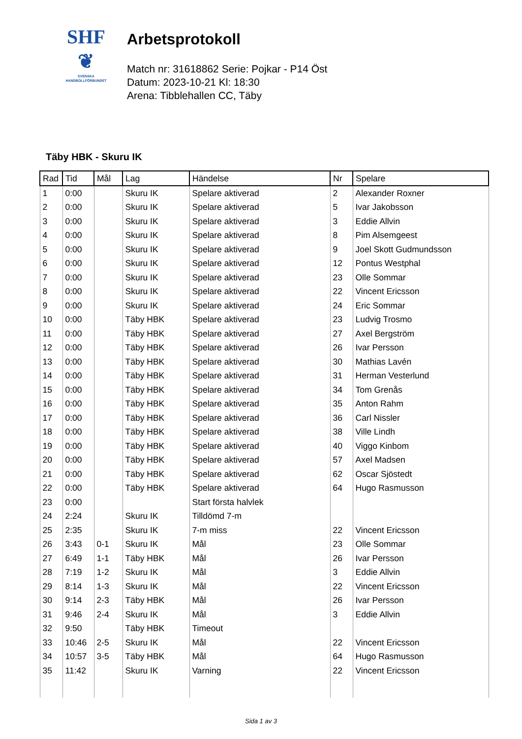SHF
❦
SVENSKA
HANDBOLLFÖRBUNDET
Arbetsprotokoll
Match nr: 31618862 Serie: Pojkar - P14 Öst
Datum: 2023-10-21 Kl: 18:30
Arena: Tibblehallen CC, Täby
Täby HBK - Skuru IK
| Rad | Tid | Mål | Lag | Händelse | Nr | Spelare |
| --- | --- | --- | --- | --- | --- | --- |
| 1 | 0:00 | | Skuru IK | Spelare aktiverad | 2 | Alexander Roxner |
| 2 | 0:00 | | Skuru IK | Spelare aktiverad | 5 | Ivar Jakobsson |
| 3 | 0:00 | | Skuru IK | Spelare aktiverad | 3 | Eddie Allvin |
| 4 | 0:00 | | Skuru IK | Spelare aktiverad | 8 | Pim Alsemgeest |
| 5 | 0:00 | | Skuru IK | Spelare aktiverad | 9 | Joel Skott Gudmundsson |
| 6 | 0:00 | | Skuru IK | Spelare aktiverad | 12 | Pontus Westphal |
| 7 | 0:00 | | Skuru IK | Spelare aktiverad | 23 | Olle Sommar |
| 8 | 0:00 | | Skuru IK | Spelare aktiverad | 22 | Vincent Ericsson |
| 9 | 0:00 | | Skuru IK | Spelare aktiverad | 24 | Eric Sommar |
| 10 | 0:00 | | Täby HBK | Spelare aktiverad | 23 | Ludvig Trosmo |
| 11 | 0:00 | | Täby HBK | Spelare aktiverad | 27 | Axel Bergström |
| 12 | 0:00 | | Täby HBK | Spelare aktiverad | 26 | Ivar Persson |
| 13 | 0:00 | | Täby HBK | Spelare aktiverad | 30 | Mathias Lavén |
| 14 | 0:00 | | Täby HBK | Spelare aktiverad | 31 | Herman Vesterlund |
| 15 | 0:00 | | Täby HBK | Spelare aktiverad | 34 | Tom Grenås |
| 16 | 0:00 | | Täby HBK | Spelare aktiverad | 35 | Anton Rahm |
| 17 | 0:00 | | Täby HBK | Spelare aktiverad | 36 | Carl Nissler |
| 18 | 0:00 | | Täby HBK | Spelare aktiverad | 38 | Ville Lindh |
| 19 | 0:00 | | Täby HBK | Spelare aktiverad | 40 | Viggo Kinbom |
| 20 | 0:00 | | Täby HBK | Spelare aktiverad | 57 | Axel Madsen |
| 21 | 0:00 | | Täby HBK | Spelare aktiverad | 62 | Oscar Sjöstedt |
| 22 | 0:00 | | Täby HBK | Spelare aktiverad | 64 | Hugo Rasmusson |
| 23 | 0:00 | | | Start första halvlek | | |
| 24 | 2:24 | | Skuru IK | Tilldömd 7-m | | |
| 25 | 2:35 | | Skuru IK | 7-m miss | 22 | Vincent Ericsson |
| 26 | 3:43 | 0-1 | Skuru IK | Mål | 23 | Olle Sommar |
| 27 | 6:49 | 1-1 | Täby HBK | Mål | 26 | Ivar Persson |
| 28 | 7:19 | 1-2 | Skuru IK | Mål | 3 | Eddie Allvin |
| 29 | 8:14 | 1-3 | Skuru IK | Mål | 22 | Vincent Ericsson |
| 30 | 9:14 | 2-3 | Täby HBK | Mål | 26 | Ivar Persson |
| 31 | 9:46 | 2-4 | Skuru IK | Mål | 3 | Eddie Allvin |
| 32 | 9:50 | | Täby HBK | Timeout | | |
| 33 | 10:46 | 2-5 | Skuru IK | Mål | 22 | Vincent Ericsson |
| 34 | 10:57 | 3-5 | Täby HBK | Mål | 64 | Hugo Rasmusson |
| 35 | 11:42 | | Skuru IK | Varning | 22 | Vincent Ericsson |
Sida 1 av 3